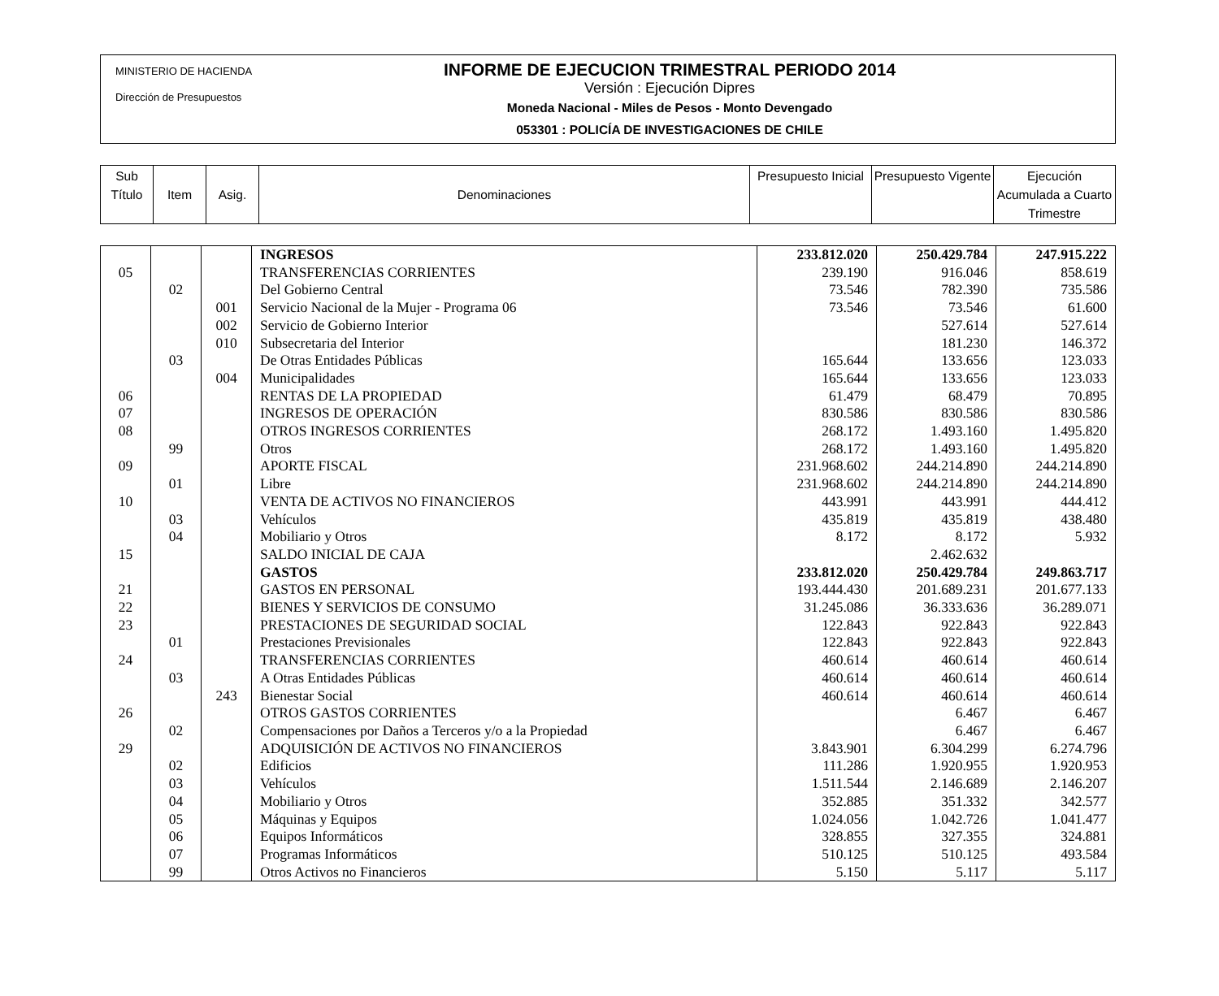MINISTERIO DE HACIENDA
Dirección de Presupuestos
INFORME DE EJECUCION TRIMESTRAL PERIODO 2014
Versión : Ejecución Dipres
Moneda Nacional - Miles de Pesos - Monto Devengado
053301 : POLICÍA DE INVESTIGACIONES DE CHILE
| Sub Título | Item | Asig. | Denominaciones | Presupuesto Inicial | Presupuesto Vigente | Ejecución Acumulada a Cuarto Trimestre |
| | | | INGRESOS | 233.812.020 | 250.429.784 | 247.915.222 |
| 05 | | | TRANSFERENCIAS CORRIENTES | 239.190 | 916.046 | 858.619 |
| | 02 | | Del Gobierno Central | 73.546 | 782.390 | 735.586 |
| | | 001 | Servicio Nacional de la Mujer - Programa 06 | 73.546 | 73.546 | 61.600 |
| | | 002 | Servicio de Gobierno Interior | | 527.614 | 527.614 |
| | | 010 | Subsecretaria del Interior | | 181.230 | 146.372 |
| | 03 | | De Otras Entidades Públicas | 165.644 | 133.656 | 123.033 |
| | | 004 | Municipalidades | 165.644 | 133.656 | 123.033 |
| 06 | | | RENTAS DE LA PROPIEDAD | 61.479 | 68.479 | 70.895 |
| 07 | | | INGRESOS DE OPERACIÓN | 830.586 | 830.586 | 830.586 |
| 08 | | | OTROS INGRESOS CORRIENTES | 268.172 | 1.493.160 | 1.495.820 |
| | 99 | | Otros | 268.172 | 1.493.160 | 1.495.820 |
| 09 | | | APORTE FISCAL | 231.968.602 | 244.214.890 | 244.214.890 |
| | 01 | | Libre | 231.968.602 | 244.214.890 | 244.214.890 |
| 10 | | | VENTA DE ACTIVOS NO FINANCIEROS | 443.991 | 443.991 | 444.412 |
| | 03 | | Vehículos | 435.819 | 435.819 | 438.480 |
| | 04 | | Mobiliario y Otros | 8.172 | 8.172 | 5.932 |
| 15 | | | SALDO INICIAL DE CAJA | | 2.462.632 | |
| | | | GASTOS | 233.812.020 | 250.429.784 | 249.863.717 |
| 21 | | | GASTOS EN PERSONAL | 193.444.430 | 201.689.231 | 201.677.133 |
| 22 | | | BIENES Y SERVICIOS DE CONSUMO | 31.245.086 | 36.333.636 | 36.289.071 |
| 23 | | | PRESTACIONES DE SEGURIDAD SOCIAL | 122.843 | 922.843 | 922.843 |
| | 01 | | Prestaciones Previsionales | 122.843 | 922.843 | 922.843 |
| 24 | | | TRANSFERENCIAS CORRIENTES | 460.614 | 460.614 | 460.614 |
| | 03 | | A Otras Entidades Públicas | 460.614 | 460.614 | 460.614 |
| | | 243 | Bienestar Social | 460.614 | 460.614 | 460.614 |
| 26 | | | OTROS GASTOS CORRIENTES | | 6.467 | 6.467 |
| | 02 | | Compensaciones por Daños a Terceros y/o a la Propiedad | | 6.467 | 6.467 |
| 29 | | | ADQUISICIÓN DE ACTIVOS NO FINANCIEROS | 3.843.901 | 6.304.299 | 6.274.796 |
| | 02 | | Edificios | 111.286 | 1.920.955 | 1.920.953 |
| | 03 | | Vehículos | 1.511.544 | 2.146.689 | 2.146.207 |
| | 04 | | Mobiliario y Otros | 352.885 | 351.332 | 342.577 |
| | 05 | | Máquinas y Equipos | 1.024.056 | 1.042.726 | 1.041.477 |
| | 06 | | Equipos Informáticos | 328.855 | 327.355 | 324.881 |
| | 07 | | Programas Informáticos | 510.125 | 510.125 | 493.584 |
| | 99 | | Otros Activos no Financieros | 5.150 | 5.117 | 5.117 |